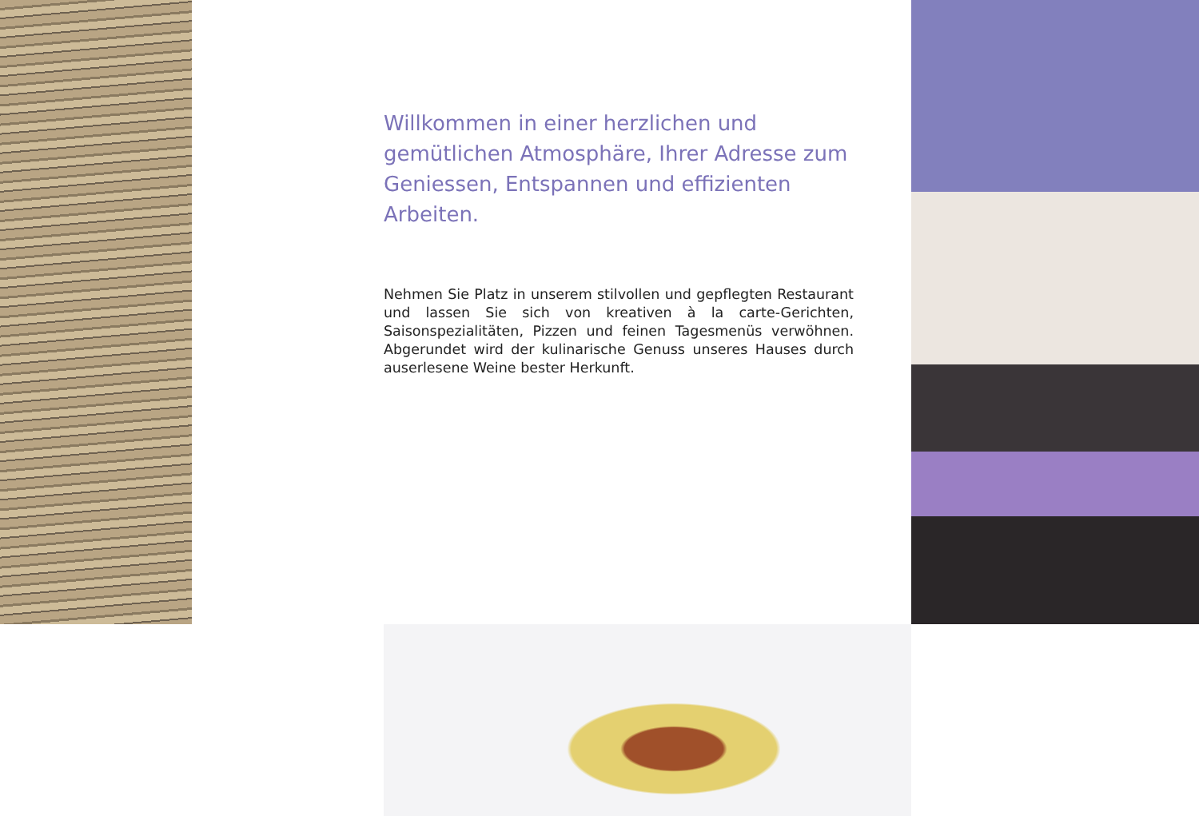Willkommen in einer herzlichen und gemütlichen Atmosphäre, Ihrer Adresse zum Geniessen, Entspannen und effizienten Arbeiten.
Nehmen Sie Platz in unserem stilvollen und gepflegten Restaurant und lassen Sie sich von kreativen à la carte-Gerichten, Saisonspezialitäten, Pizzen und feinen Tagesmenüs verwöhnen. Abgerundet wird der kulinarische Genuss unseres Hauses durch auserlesene Weine bester Herkunft.